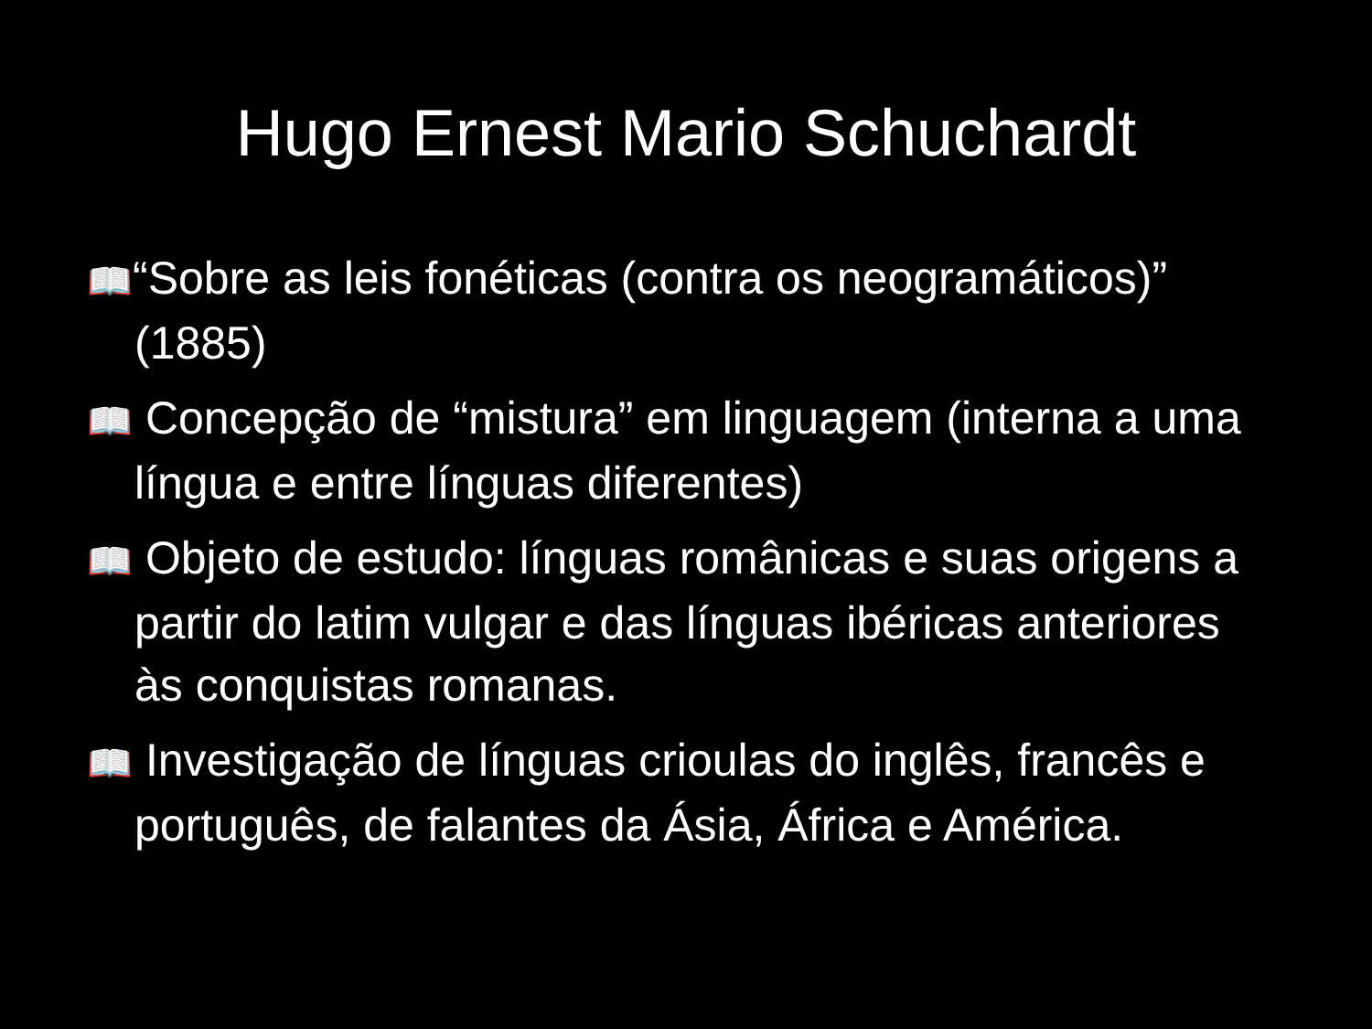Hugo Ernest Mario Schuchardt
📖 “Sobre as leis fonéticas (contra os neogramáticos)” (1885)
📖 Concepção de “mistura” em linguagem (interna a uma língua e entre línguas diferentes)
📖 Objeto de estudo: línguas românicas e suas origens a partir do latim vulgar e das línguas ibéricas anteriores às conquistas romanas.
📖 Investigação de línguas crioulas do inglês, francês e português, de falantes da Ásia, África e América.